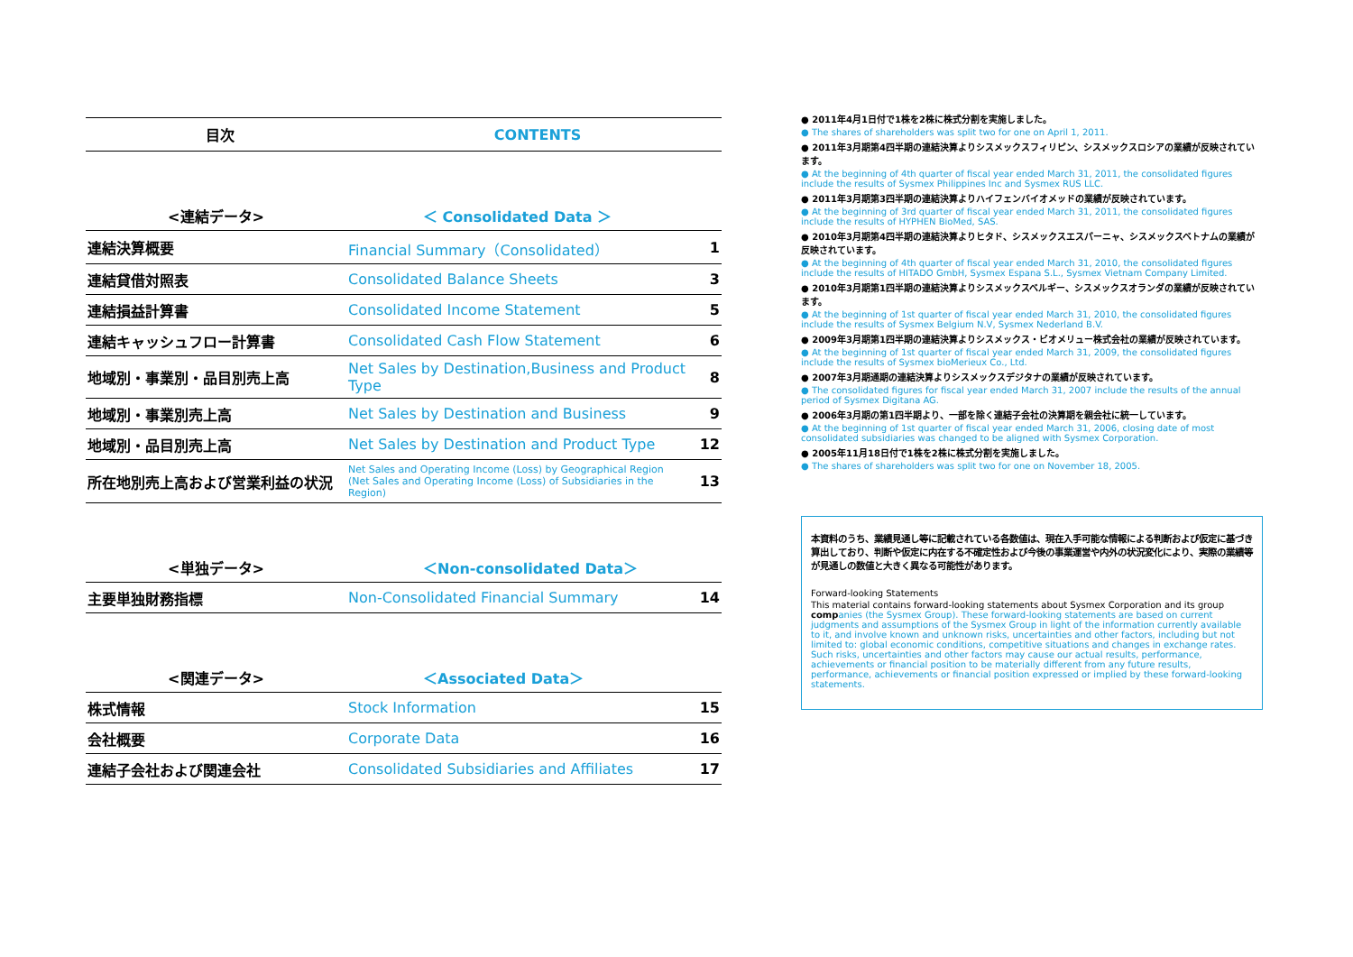| 目次 | CONTENTS |
| --- | --- |
| <連結データ> | ＜ Consolidated Data ＞ | |
| --- | --- | --- |
| 連結決算概要 | Financial Summary（Consolidated） | 1 |
| 連結貸借対照表 | Consolidated Balance Sheets | 3 |
| 連結損益計算書 | Consolidated Income Statement | 5 |
| 連結キャッシュフロー計算書 | Consolidated Cash Flow Statement | 6 |
| 地域別・事業別・品目別売上高 | Net Sales by Destination,Business and Product Type | 8 |
| 地域別・事業別売上高 | Net Sales by Destination and Business | 9 |
| 地域別・品目別売上高 | Net Sales by Destination and Product Type | 12 |
| 所在地別売上高および営業利益の状況 | Net Sales and Operating Income (Loss) by Geographical Region (Net Sales and Operating Income (Loss) of Subsidiaries in the Region) | 13 |
| <単独データ> | ＜Non-consolidated Data＞ | |
| --- | --- | --- |
| 主要単独財務指標 | Non-Consolidated Financial Summary | 14 |
| <関連データ> | ＜Associated Data＞ | |
| --- | --- | --- |
| 株式情報 | Stock Information | 15 |
| 会社概要 | Corporate Data | 16 |
| 連結子会社および関連会社 | Consolidated Subsidiaries and Affiliates | 17 |
● 2011年4月1日付で1株を2株に株式分割を実施しました。
● The shares of shareholders was split two for one on April 1, 2011.
● 2011年3月期第4四半期の連結決算よりシスメックスフィリピン、シスメックスロシアの業績が反映されています。
● At the beginning of 4th quarter of fiscal year ended March 31, 2011, the consolidated figures include the results of Sysmex Philippines Inc and Sysmex RUS LLC.
● 2011年3月期第3四半期の連結決算よりハイフェンバイオメッドの業績が反映されています。
● At the beginning of 3rd quarter of fiscal year ended March 31, 2011, the consolidated figures include the results of HYPHEN BioMed, SAS.
● 2010年3月期第4四半期の連結決算よりヒタド、シスメックスエスパーニャ、シスメックスベトナムの業績が反映されています。
● At the beginning of 4th quarter of fiscal year ended March 31, 2010, the consolidated figures include the results of HITADO GmbH, Sysmex Espana S.L., Sysmex Vietnam Company Limited.
● 2010年3月期第1四半期の連結決算よりシスメックスベルギー、シスメックスオランダの業績が反映されています。
● At the beginning of 1st quarter of fiscal year ended March 31, 2010, the consolidated figures include the results of Sysmex Belgium N.V, Sysmex Nederland B.V.
● 2009年3月期第1四半期の連結決算よりシスメックス・ビオメリュー株式会社の業績が反映されています。
● At the beginning of 1st quarter of fiscal year ended March 31, 2009, the consolidated figures include the results of Sysmex bioMerieux Co., Ltd.
● 2007年3月期通期の連結決算よりシスメックスデジタナの業績が反映されています。
● The consolidated figures for fiscal year ended March 31, 2007 include the results of the annual period of Sysmex Digitana AG.
● 2006年3月期の第1四半期より、一部を除く連結子会社の決算期を親会社に統一しています。
● At the beginning of 1st quarter of fiscal year ended March 31, 2006, closing date of most consolidated subsidiaries was changed to be aligned with Sysmex Corporation.
● 2005年11月18日付で1株を2株に株式分割を実施しました。
● The shares of shareholders was split two for one on November 18, 2005.
本資料のうち、業績見通し等に記載されている各数値は、現在入手可能な情報による判断および仮定に基づき算出しており、判断や仮定に内在する不確定性および今後の事業運営や内外の状況変化により、実際の業績等が見通しの数値と大きく異なる可能性があります。
Forward-looking Statements
This material contains forward-looking statements about Sysmex Corporation and its group comp anies (the Sysmex Group). These forward-looking statements are based on current judgments and assumptions of the Sysmex Group in light of the information currently available to it, and involve known and unknown risks, uncertainties and other factors, including but not limited to: global economic conditions, competitive situations and changes in exchange rates. Such risks, uncertainties and other factors may cause our actual results, performance, achievements or financial position to be materially different from any future results, performance, achievements or financial position expressed or implied by these forward-looking statements.